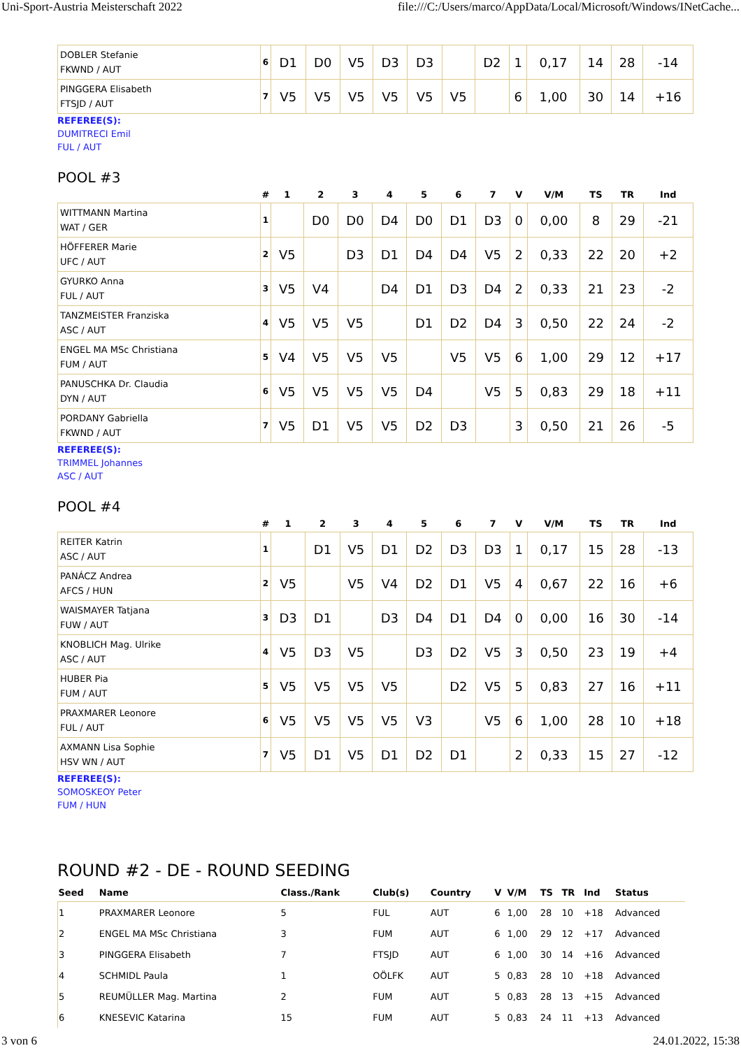Uni-Sport-Austria Meisterschaft 2022 file:///C:/Users/marco/AppData/Local/Microsoft/Windows/INetCache...
| DOBLER Stefanie FKWND / AUT | 6 | D1 | D0 | V5 | D3 | D3 | | D2 | 1 | 0,17 | 14 | 28 | -14 |
| PINGGERA Elisabeth FTSJD / AUT | 7 | V5 | V5 | V5 | V5 | V5 | V5 | | 6 | 1,00 | 30 | 14 | +16 |
REFEREE(S):
DUMITRECI Emil
FUL / AUT
POOL #3
| | # | 1 | 2 | 3 | 4 | 5 | 6 | 7 | V | V/M | TS | TR | Ind |
| --- | --- | --- | --- | --- | --- | --- | --- | --- | --- | --- | --- | --- | --- |
| WITTMANN Martina WAT / GER | 1 | | D0 | D0 | D4 | D0 | D1 | D3 | 0 | 0,00 | 8 | 29 | -21 |
| HÖFFERER Marie UFC / AUT | 2 | V5 | | D3 | D1 | D4 | D4 | V5 | 2 | 0,33 | 22 | 20 | +2 |
| GYURKO Anna FUL / AUT | 3 | V5 | V4 | | D4 | D1 | D3 | D4 | 2 | 0,33 | 21 | 23 | -2 |
| TANZMEISTER Franziska ASC / AUT | 4 | V5 | V5 | V5 | | D1 | D2 | D4 | 3 | 0,50 | 22 | 24 | -2 |
| ENGEL MA MSc Christiana FUM / AUT | 5 | V4 | V5 | V5 | V5 | | V5 | V5 | 6 | 1,00 | 29 | 12 | +17 |
| PANUSCHKA Dr. Claudia DYN / AUT | 6 | V5 | V5 | V5 | V5 | D4 | | V5 | 5 | 0,83 | 29 | 18 | +11 |
| PORDANY Gabriella FKWND / AUT | 7 | V5 | D1 | V5 | V5 | D2 | D3 | | 3 | 0,50 | 21 | 26 | -5 |
REFEREE(S):
TRIMMEL Johannes
ASC / AUT
POOL #4
| | # | 1 | 2 | 3 | 4 | 5 | 6 | 7 | V | V/M | TS | TR | Ind |
| --- | --- | --- | --- | --- | --- | --- | --- | --- | --- | --- | --- | --- | --- |
| REITER Katrin ASC / AUT | 1 | | D1 | V5 | D1 | D2 | D3 | D3 | 1 | 0,17 | 15 | 28 | -13 |
| PANÁCZ Andrea AFCS / HUN | 2 | V5 | | V5 | V4 | D2 | D1 | V5 | 4 | 0,67 | 22 | 16 | +6 |
| WAISMAYER Tatjana FUW / AUT | 3 | D3 | D1 | | D3 | D4 | D1 | D4 | 0 | 0,00 | 16 | 30 | -14 |
| KNOBLICH Mag. Ulrike ASC / AUT | 4 | V5 | D3 | V5 | | D3 | D2 | V5 | 3 | 0,50 | 23 | 19 | +4 |
| HUBER Pia FUM / AUT | 5 | V5 | V5 | V5 | V5 | | D2 | V5 | 5 | 0,83 | 27 | 16 | +11 |
| PRAXMARER Leonore FUL / AUT | 6 | V5 | V5 | V5 | V5 | V3 | | V5 | 6 | 1,00 | 28 | 10 | +18 |
| AXMANN Lisa Sophie HSV WN / AUT | 7 | V5 | D1 | V5 | D1 | D2 | D1 | | 2 | 0,33 | 15 | 27 | -12 |
REFEREE(S):
SOMOSKEOY Peter
FUM / HUN
ROUND #2 - DE - ROUND SEEDING
| Seed | Name | Class./Rank | Club(s) | Country | V | V/M | TS | TR | Ind | Status |
| --- | --- | --- | --- | --- | --- | --- | --- | --- | --- | --- |
| 1 | PRAXMARER Leonore | 5 | FUL | AUT | 6 | 1,00 | 28 | 10 | +18 | Advanced |
| 2 | ENGEL MA MSc Christiana | 3 | FUM | AUT | 6 | 1,00 | 29 | 12 | +17 | Advanced |
| 3 | PINGGERA Elisabeth | 7 | FTSJD | AUT | 6 | 1,00 | 30 | 14 | +16 | Advanced |
| 4 | SCHMIDL Paula | 1 | OÖLFK | AUT | 5 | 0,83 | 28 | 10 | +18 | Advanced |
| 5 | REUMÜLLER Mag. Martina | 2 | FUM | AUT | 5 | 0,83 | 28 | 13 | +15 | Advanced |
| 6 | KNESEVIC Katarina | 15 | FUM | AUT | 5 | 0,83 | 24 | 11 | +13 | Advanced |
3 von 6 24.01.2022, 15:38